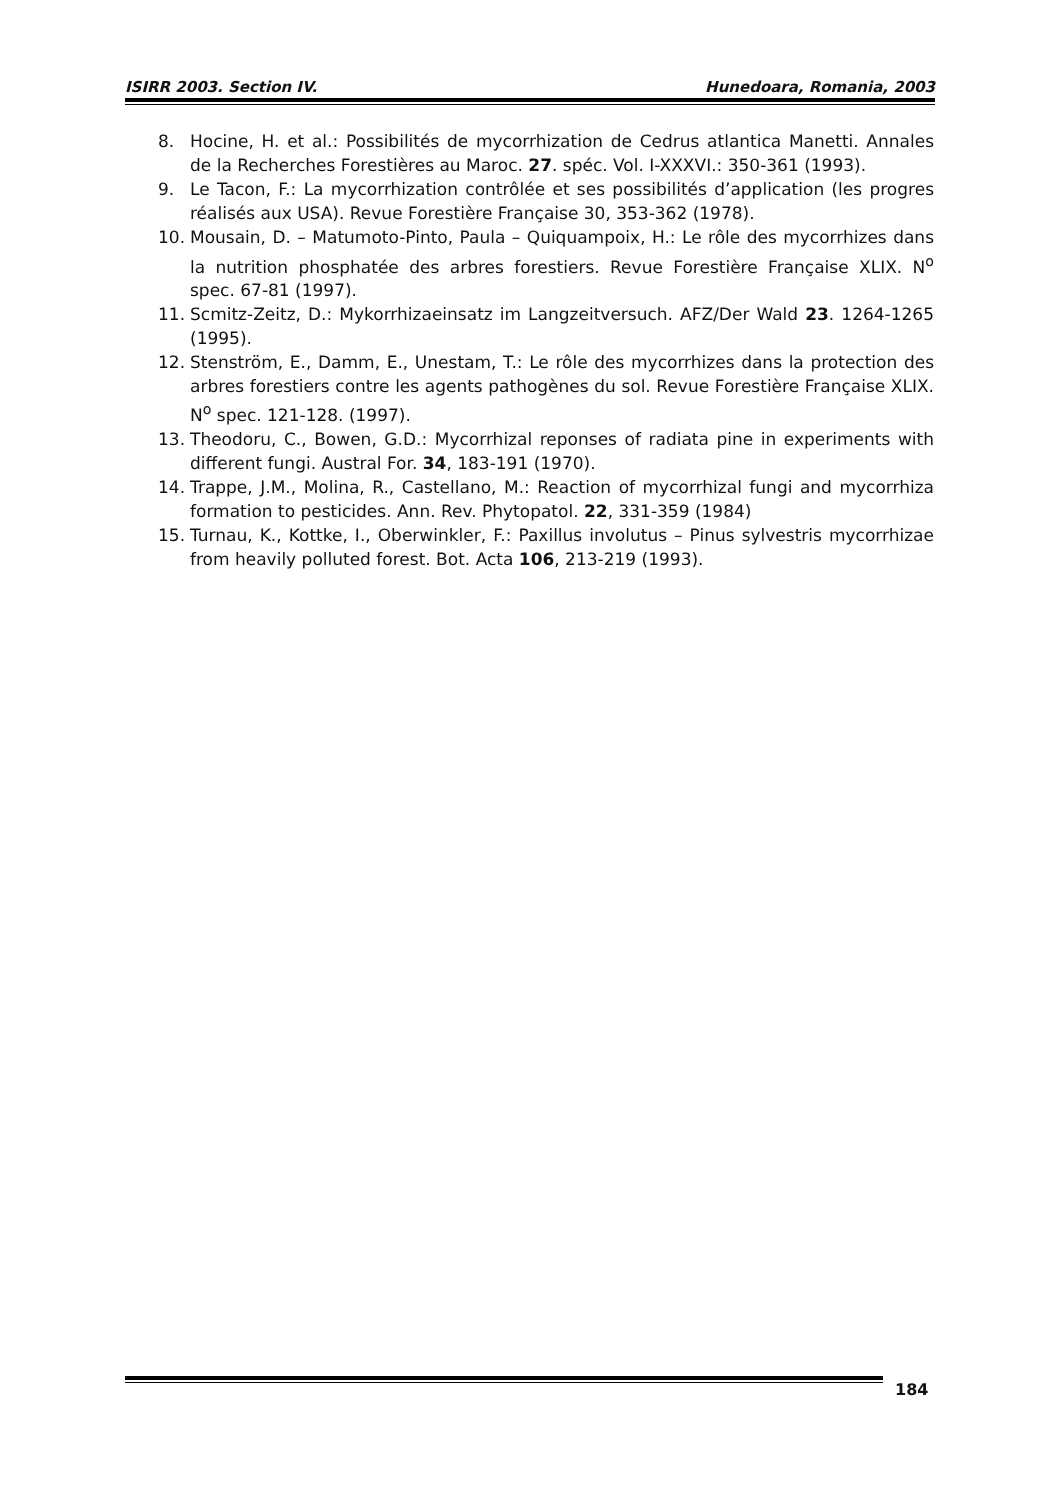ISIRR 2003. Section IV. Hunedoara, Romania, 2003
8. Hocine, H. et al.: Possibilités de mycorrhization de Cedrus atlantica Manetti. Annales de la Recherches Forestières au Maroc. 27. spéc. Vol. I-XXXVI.: 350-361 (1993).
9. Le Tacon, F.: La mycorrhization contrôlée et ses possibilités d’application (les progres réalisés aux USA). Revue Forestière Française 30, 353-362 (1978).
10. Mousain, D. – Matumoto-Pinto, Paula – Quiquampoix, H.: Le rôle des mycorrhizes dans la nutrition phosphatée des arbres forestiers. Revue Forestière Française XLIX. N<sup>o</sup> spec. 67-81 (1997).
11. Scmitz-Zeitz, D.: Mykorrhizaeinsatz im Langzeitversuch. AFZ/Der Wald 23. 1264-1265 (1995).
12. Stenström, E., Damm, E., Unestam, T.: Le rôle des mycorrhizes dans la protection des arbres forestiers contre les agents pathogènes du sol. Revue Forestière Française XLIX. N<sup>o</sup> spec. 121-128. (1997).
13. Theodoru, C., Bowen, G.D.: Mycorrhizal reponses of radiata pine in experiments with different fungi. Austral For. 34, 183-191 (1970).
14. Trappe, J.M., Molina, R., Castellano, M.: Reaction of mycorrhizal fungi and mycorrhiza formation to pesticides. Ann. Rev. Phytopatol. 22, 331-359 (1984)
15. Turnau, K., Kottke, I., Oberwinkler, F.: Paxillus involutus – Pinus sylvestris mycorrhizae from heavily polluted forest. Bot. Acta 106, 213-219 (1993).
184